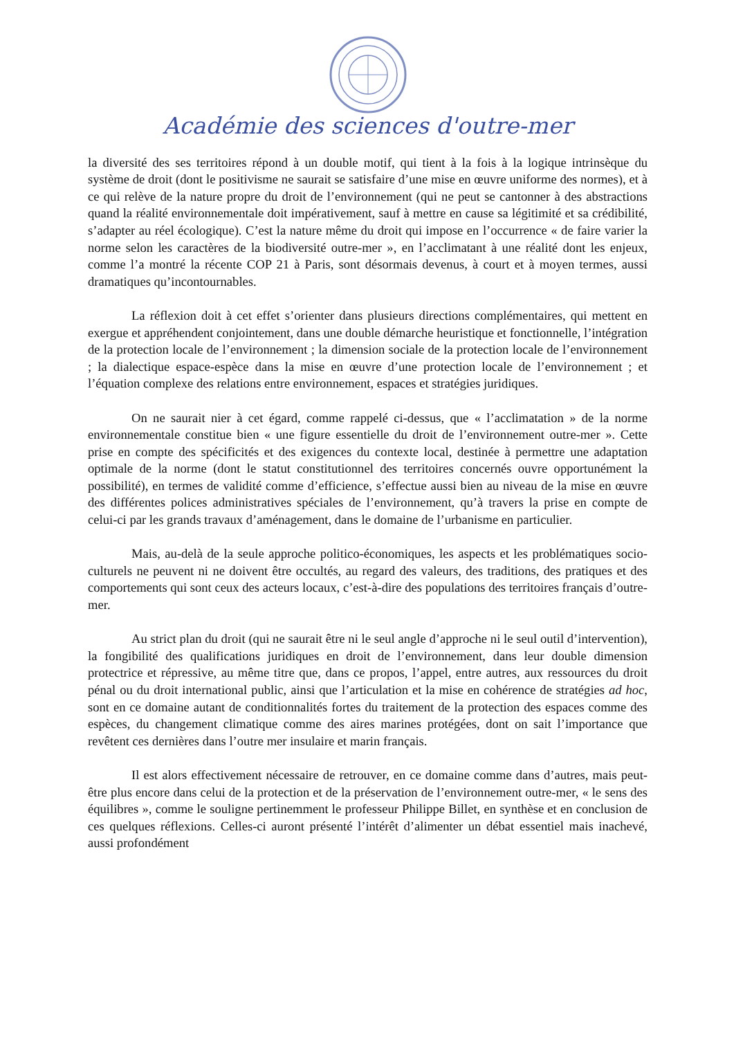Académie des sciences d'outre-mer
la diversité des ses territoires répond à un double motif, qui tient à la fois à la logique intrinsèque du système de droit (dont le positivisme ne saurait se satisfaire d’une mise en œuvre uniforme des normes), et à ce qui relève de la nature propre du droit de l’environnement (qui ne peut se cantonner à des abstractions quand la réalité environnementale doit impérativement, sauf à mettre en cause sa légitimité et sa crédibilité, s’adapter au réel écologique). C’est la nature même du droit qui impose en l’occurrence « de faire varier la norme selon les caractères de la biodiversité outre-mer », en l’acclimatant à une réalité dont les enjeux, comme l’a montré la récente COP 21 à Paris, sont désormais devenus, à court et à moyen termes, aussi dramatiques qu’incontournables.
La réflexion doit à cet effet s’orienter dans plusieurs directions complémentaires, qui mettent en exergue et appréhendent conjointement, dans une double démarche heuristique et fonctionnelle, l’intégration de la protection locale de l’environnement ; la dimension sociale de la protection locale de l’environnement ; la dialectique espace-espèce dans la mise en œuvre d’une protection locale de l’environnement ; et l’équation complexe des relations entre environnement, espaces et stratégies juridiques.
On ne saurait nier à cet égard, comme rappelé ci-dessus, que « l’acclimatation » de la norme environnementale constitue bien « une figure essentielle du droit de l’environnement outre-mer ». Cette prise en compte des spécificités et des exigences du contexte local, destinée à permettre une adaptation optimale de la norme (dont le statut constitutionnel des territoires concernés ouvre opportunément la possibilité), en termes de validité comme d’efficience, s’effectue aussi bien au niveau de la mise en œuvre des différentes polices administratives spéciales de l’environnement, qu’à travers la prise en compte de celui-ci par les grands travaux d’aménagement, dans le domaine de l’urbanisme en particulier.
Mais, au-delà de la seule approche politico-économiques, les aspects et les problématiques socio-culturels ne peuvent ni ne doivent être occultés, au regard des valeurs, des traditions, des pratiques et des comportements qui sont ceux des acteurs locaux, c’est-à-dire des populations des territoires français d’outre-mer.
Au strict plan du droit (qui ne saurait être ni le seul angle d’approche ni le seul outil d’intervention), la fongibilité des qualifications juridiques en droit de l’environnement, dans leur double dimension protectrice et répressive, au même titre que, dans ce propos, l’appel, entre autres, aux ressources du droit pénal ou du droit international public, ainsi que l’articulation et la mise en cohérence de stratégies ad hoc, sont en ce domaine autant de conditionnalités fortes du traitement de la protection des espaces comme des espèces, du changement climatique comme des aires marines protégées, dont on sait l’importance que revêtent ces dernières dans l’outre mer insulaire et marin français.
Il est alors effectivement nécessaire de retrouver, en ce domaine comme dans d’autres, mais peut-être plus encore dans celui de la protection et de la préservation de l’environnement outre-mer, « le sens des équilibres », comme le souligne pertinemment le professeur Philippe Billet, en synthèse et en conclusion de ces quelques réflexions. Celles-ci auront présenté l’intérêt d’alimenter un débat essentiel mais inachevé, aussi profondément